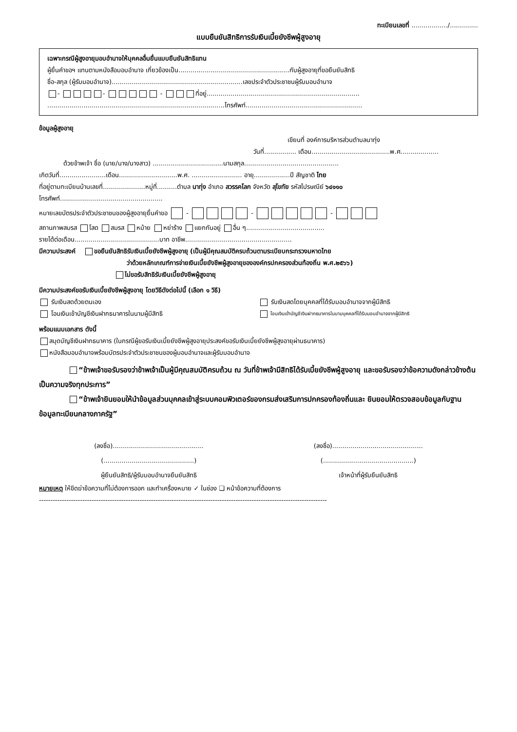ทะเบียนเลขที่ ................../..............
แบบยืนยันสิทธิการรับเงินเบี้ยยังชีพผู้สูงอายุ
เฉพาะกรณีผู้สูงอายุมอบอำนาจให้บุคคลอื่นยื่นแบบยืนยันสิทธิแทน
ผู้ยื่นคำขอฯ แทนตามหนังสือมอบอำนาจ เกี่ยวข้องเป็น.......................................................กับผู้สูงอายุที่ขอยืนยันสิทธิ
ชื่อ-สกุล (ผู้รับมอบอำนาจ).................................................................เลขประจำตัวประชาชนผู้รับมอบอำนาจ
- - - ที่อยู่............................................................................
........................................................................................โทรศัพท์..........................................................
ข้อมูลผู้สูงอายุ
เขียนที่ องค์การบริหารส่วนตำบลนาทุ่ง
วันที่................ เดือน.......................................พ.ศ...................
ด้วยข้าพเจ้า ชื่อ (นาย/นาง/นางสาว) ...................................นามสกุล...............................................
เกิดวันที่.......................เดือน.............................พ.ศ. ......................... อายุ..................ปี สัญชาติ ไทย
ที่อยู่ตามทะเบียนบ้านเลขที่.....................หมู่ที่..........ตำบล นาทุ่ง อำเภอ สวรรคโลก จังหวัด สุโขทัย รหัสไปรษณีย์ ๖๔๑๑๐
โทรศัพท์...................................................
หมายเลขบัตรประจำตัวประชาชนของผู้สูงอายุยื่นคำขอ - - -
สถานภาพสมรส โสด สมรส หม้าย หย่าร้าง แยกกันอยู่ อื่น ๆ.......................................
รายได้ต่อเดือน..........................................บาท อาชีพ.....................................................
มีความประสงค์ ขอยืนยันสิทธิรับเงินเบี้ยยังชีพผู้สูงอายุ (เป็นผู้มีคุณสมบัติครบถ้วนตามระเบียบกระทรวงมหาดไทย
ว่าด้วยหลักเกณฑ์การจ่ายเงินเบี้ยยังชีพผู้สูงอายุขององค์กรปกครองส่วนท้องถิ่น พ.ศ.๒๕๖๖)
ไม่ขอรับสิทธิรับเงินเบี้ยยังชีพผู้สูงอายุ
มีความประสงค์ขอรับเงินเบี้ยยังชีพผู้สูงอายุ โดยวิธีดังต่อไปนี้ (เลือก ๑ วิธี)
รับเงินสดด้วยตนเอง รับเงินสดโดยบุคคลที่ได้รับมอบอำนาจจากผู้มีสิทธิ
โอนเงินเข้าบัญชีเงินฝากธนาคารในนามผู้มีสิทธิ
โอนเงินเข้าบัญชีเงินฝากธนาคารในนามบุคคลที่ได้รับมอบอำนาจจากผู้มีสิทธิ
พร้อมแนบเอกสาร ดังนี้
สมุดบัญชีเงินฝากธนาคาร (ในกรณีผู้ขอรับเงินเบี้ยยังชีพผู้สูงอายุประสงค์ขอรับเงินเบี้ยยังชีพผู้สูงอายุผ่านธนาคาร)
หนังสือมอบอำนาจพร้อมบัตรประจำตัวประชาชนของผู้มอบอำนาจและผู้รับมอบอำนาจ
“ข้าพเจ้าขอรับรองว่าข้าพเจ้าเป็นผู้มีคุณสมบัติครบถ้วน ณ วันที่ข้าพเจ้ามีสิทธิได้รับเบี้ยยังชีพผู้สูงอายุ และขอรับรองว่าข้อความดังกล่าวข้างต้นเป็นความจริงทุกประการ”
“ข้าพเจ้ายินยอมให้นำข้อมูลส่วนบุคคลเข้าสู่ระบบคอมพิวเตอร์ของกรมส่งเสริมการปกครองท้องถิ่นและ ยินยอมให้ตรวจสอบข้อมูลกับฐานข้อมูลทะเบียนกลางภาครัฐ”
(ลงชื่อ).............................................
(.............................................)
ผู้ยืนยันสิทธิ/ผู้รับมอบอำนาจยืนยันสิทธิ
(ลงชื่อ).............................................
(.............................................)
เจ้าหน้าที่ผู้รับยืนยันสิทธิ
หมายเหตุ ให้ขีดฆ่าข้อความที่ไม่ต้องการออก และทำเครื่องหมาย ✓ ในช่อง ❑ หน้าข้อความที่ต้องการ
------------------------------------------------------------------------------------------------------------------------------